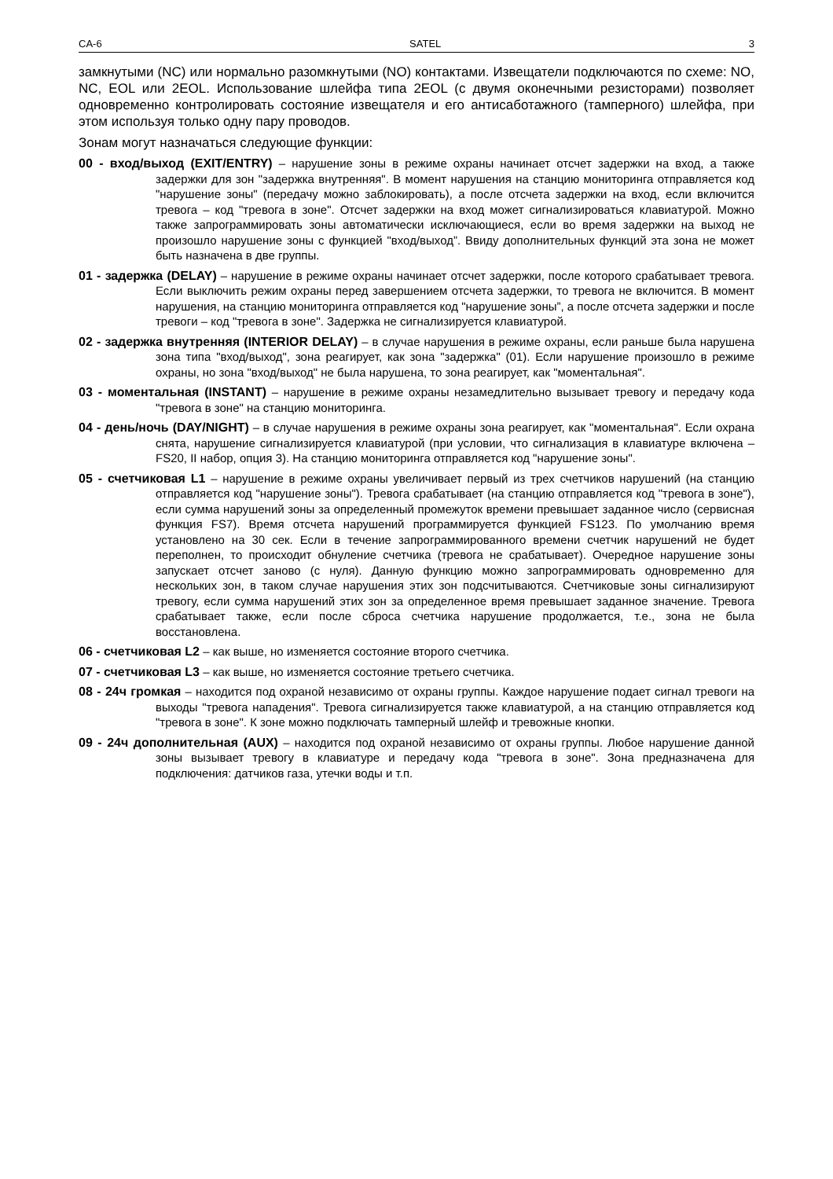CA-6 SATEL 3
замкнутыми (NC) или нормально разомкнутыми (NO) контактами. Извещатели подключаются по схеме: NO, NC, EOL или 2EOL. Использование шлейфа типа 2EOL (с двумя оконечными резисторами) позволяет одновременно контролировать состояние извещателя и его антисаботажного (тамперного) шлейфа, при этом используя только одну пару проводов.
Зонам могут назначаться следующие функции:
00 - вход/выход (EXIT/ENTRY) – нарушение зоны в режиме охраны начинает отсчет задержки на вход, а также задержки для зон "задержка внутренняя". В момент нарушения на станцию мониторинга отправляется код "нарушение зоны" (передачу можно заблокировать), а после отсчета задержки на вход, если включится тревога – код "тревога в зоне". Отсчет задержки на вход может сигнализироваться клавиатурой. Можно также запрограммировать зоны автоматически исключающиеся, если во время задержки на выход не произошло нарушение зоны с функцией "вход/выход”. Ввиду дополнительных функций эта зона не может быть назначена в две группы.
01 - задержка (DELAY) – нарушение в режиме охраны начинает отсчет задержки, после которого срабатывает тревога. Если выключить режим охраны перед завершением отсчета задержки, то тревога не включится. В момент нарушения, на станцию мониторинга отправляется код "нарушение зоны”, а после отсчета задержки и после тревоги – код "тревога в зоне". Задержка не сигнализируется клавиатурой.
02 - задержка внутренняя (INTERIOR DELAY) – в случае нарушения в режиме охраны, если раньше была нарушена зона типа "вход/выход", зона реагирует, как зона "задержка" (01). Если нарушение произошло в режиме охраны, но зона "вход/выход" не была нарушена, то зона реагирует, как "моментальная".
03 - моментальная (INSTANT) – нарушение в режиме охраны незамедлительно вызывает тревогу и передачу кода "тревога в зоне" на станцию мониторинга.
04 - день/ночь (DAY/NIGHT) – в случае нарушения в режиме охраны зона реагирует, как "моментальная". Если охрана снята, нарушение сигнализируется клавиатурой (при условии, что сигнализация в клавиатуре включена – FS20, II набор, опция 3). На станцию мониторинга отправляется код "нарушение зоны".
05 - счетчиковая L1 – нарушение в режиме охраны увеличивает первый из трех счетчиков нарушений (на станцию отправляется код "нарушение зоны"). Тревога срабатывает (на станцию отправляется код "тревога в зоне"), если сумма нарушений зоны за определенный промежуток времени превышает заданное число (сервисная функция FS7). Время отсчета нарушений программируется функцией FS123. По умолчанию время установлено на 30 сек. Если в течение запрограммированного времени счетчик нарушений не будет переполнен, то происходит обнуление счетчика (тревога не срабатывает). Очередное нарушение зоны запускает отсчет заново (с нуля). Данную функцию можно запрограммировать одновременно для нескольких зон, в таком случае нарушения этих зон подсчитываются. Счетчиковые зоны сигнализируют тревогу, если сумма нарушений этих зон за определенное время превышает заданное значение. Тревога срабатывает также, если после сброса счетчика нарушение продолжается, т.е., зона не была восстановлена.
06 - счетчиковая L2 – как выше, но изменяется состояние второго счетчика.
07 - счетчиковая L3 – как выше, но изменяется состояние третьего счетчика.
08 - 24ч громкая – находится под охраной независимо от охраны группы. Каждое нарушение подает сигнал тревоги на выходы "тревога нападения". Тревога сигнализируется также клавиатурой, а на станцию отправляется код "тревога в зоне". К зоне можно подключать тамперный шлейф и тревожные кнопки.
09 - 24ч дополнительная (AUX) – находится под охраной независимо от охраны группы. Любое нарушение данной зоны вызывает тревогу в клавиатуре и передачу кода "тревога в зоне". Зона предназначена для подключения: датчиков газа, утечки воды и т.п.